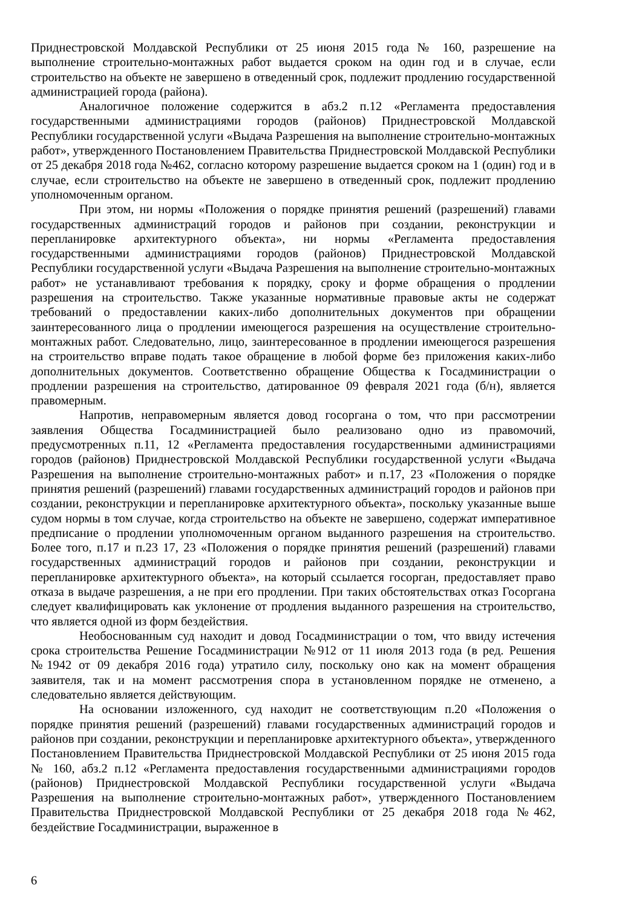Приднестровской Молдавской Республики от 25 июня 2015 года № 160, разрешение на выполнение строительно-монтажных работ выдается сроком на один год и в случае, если строительство на объекте не завершено в отведенный срок, подлежит продлению государственной администрацией города (района).
Аналогичное положение содержится в абз.2 п.12 «Регламента предоставления государственными администрациями городов (районов) Приднестровской Молдавской Республики государственной услуги «Выдача Разрешения на выполнение строительно-монтажных работ», утвержденного Постановлением Правительства Приднестровской Молдавской Республики от 25 декабря 2018 года №462, согласно которому разрешение выдается сроком на 1 (один) год и в случае, если строительство на объекте не завершено в отведенный срок, подлежит продлению уполномоченным органом.
При этом, ни нормы «Положения о порядке принятия решений (разрешений) главами государственных администраций городов и районов при создании, реконструкции и перепланировке архитектурного объекта», ни нормы «Регламента предоставления государственными администрациями городов (районов) Приднестровской Молдавской Республики государственной услуги «Выдача Разрешения на выполнение строительно-монтажных работ» не устанавливают требования к порядку, сроку и форме обращения о продлении разрешения на строительство. Также указанные нормативные правовые акты не содержат требований о предоставлении каких-либо дополнительных документов при обращении заинтересованного лица о продлении имеющегося разрешения на осуществление строительно-монтажных работ. Следовательно, лицо, заинтересованное в продлении имеющегося разрешения на строительство вправе подать такое обращение в любой форме без приложения каких-либо дополнительных документов. Соответственно обращение Общества к Госадминистрации о продлении разрешения на строительство, датированное 09 февраля 2021 года (б/н), является правомерным.
Напротив, неправомерным является довод госоргана о том, что при рассмотрении заявления Общества Госадминистрацией было реализовано одно из правомочий, предусмотренных п.11, 12 «Регламента предоставления государственными администрациями городов (районов) Приднестровской Молдавской Республики государственной услуги «Выдача Разрешения на выполнение строительно-монтажных работ» и п.17, 23 «Положения о порядке принятия решений (разрешений) главами государственных администраций городов и районов при создании, реконструкции и перепланировке архитектурного объекта», поскольку указанные выше судом нормы в том случае, когда строительство на объекте не завершено, содержат императивное предписание о продлении уполномоченным органом выданного разрешения на строительство. Более того, п.17 и п.23 17, 23 «Положения о порядке принятия решений (разрешений) главами государственных администраций городов и районов при создании, реконструкции и перепланировке архитектурного объекта», на который ссылается госорган, предоставляет право отказа в выдаче разрешения, а не при его продлении. При таких обстоятельствах отказ Госоргана следует квалифицировать как уклонение от продления выданного разрешения на строительство, что является одной из форм бездействия.
Необоснованным суд находит и довод Госадминистрации о том, что ввиду истечения срока строительства Решение Госадминистрации №912 от 11 июля 2013 года (в ред. Решения №1942 от 09 декабря 2016 года) утратило силу, поскольку оно как на момент обращения заявителя, так и на момент рассмотрения спора в установленном порядке не отменено, а следовательно является действующим.
На основании изложенного, суд находит не соответствующим п.20 «Положения о порядке принятия решений (разрешений) главами государственных администраций городов и районов при создании, реконструкции и перепланировке архитектурного объекта», утвержденного Постановлением Правительства Приднестровской Молдавской Республики от 25 июня 2015 года № 160, абз.2 п.12 «Регламента предоставления государственными администрациями городов (районов) Приднестровской Молдавской Республики государственной услуги «Выдача Разрешения на выполнение строительно-монтажных работ», утвержденного Постановлением Правительства Приднестровской Молдавской Республики от 25 декабря 2018 года №462, бездействие Госадминистрации, выраженное в
6